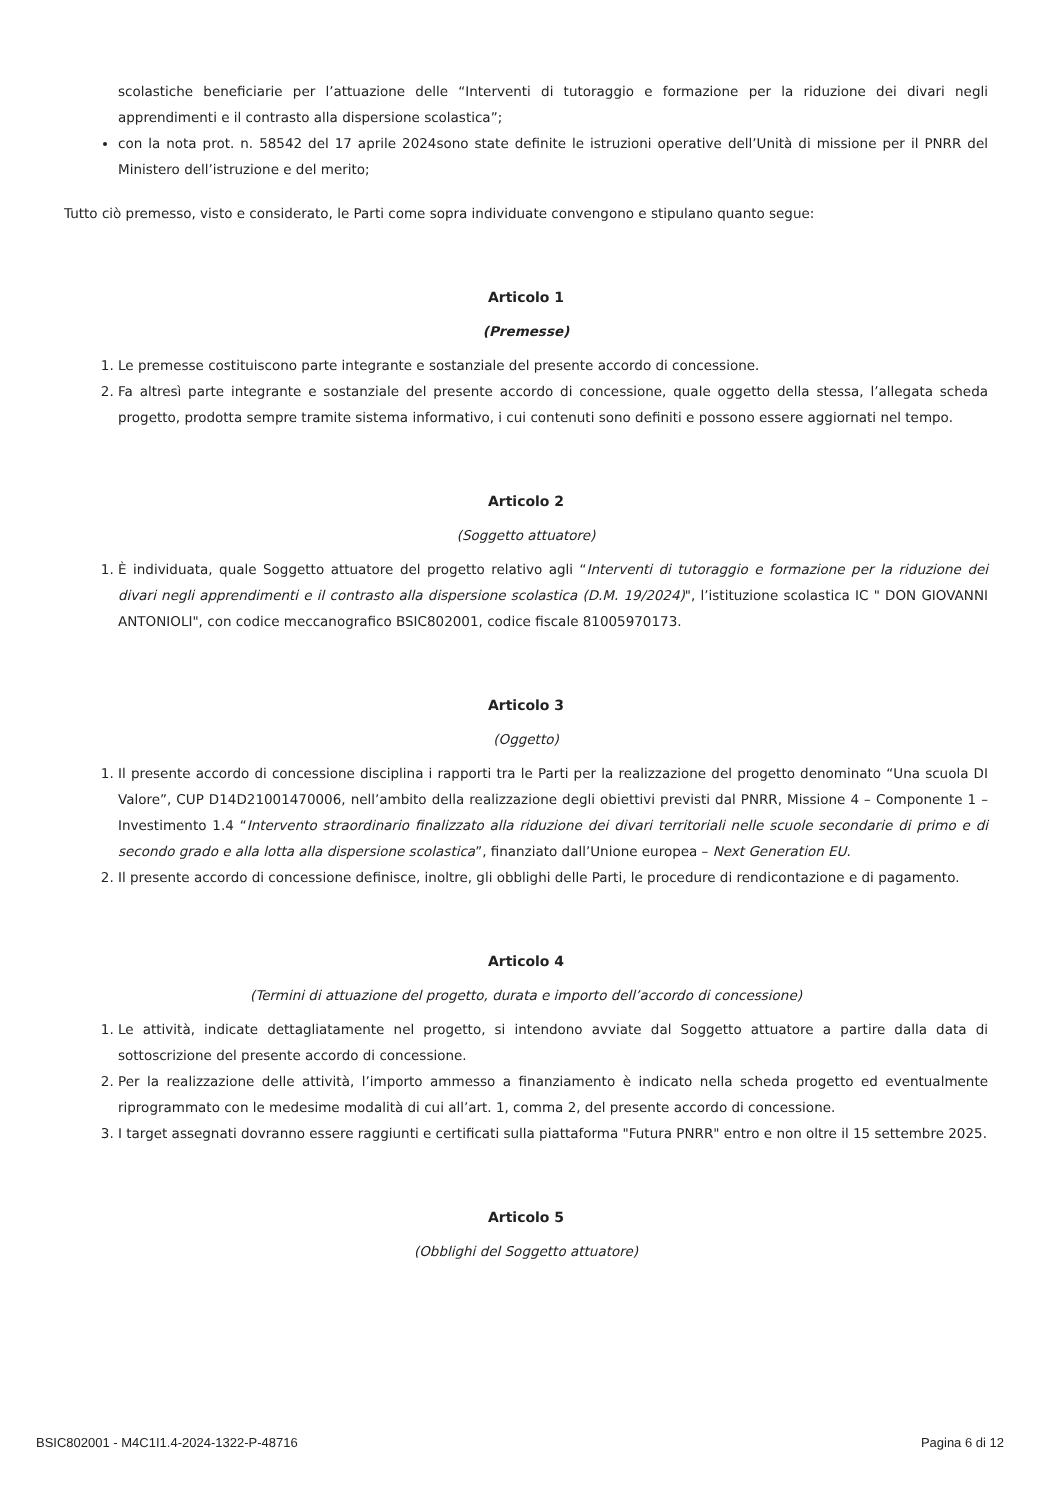scolastiche beneficiarie per l’attuazione delle “Interventi di tutoraggio e formazione per la riduzione dei divari negli apprendimenti e il contrasto alla dispersione scolastica”;
con la nota prot. n. 58542 del 17 aprile 2024sono state definite le istruzioni operative dell’Unità di missione per il PNRR del Ministero dell’istruzione e del merito;
Tutto ciò premesso, visto e considerato, le Parti come sopra individuate convengono e stipulano quanto segue:
Articolo 1
(Premesse)
1. Le premesse costituiscono parte integrante e sostanziale del presente accordo di concessione.
2. Fa altresì parte integrante e sostanziale del presente accordo di concessione, quale oggetto della stessa, l’allegata scheda progetto, prodotta sempre tramite sistema informativo, i cui contenuti sono definiti e possono essere aggiornati nel tempo.
Articolo 2
(Soggetto attuatore)
1. È individuata, quale Soggetto attuatore del progetto relativo agli “Interventi di tutoraggio e formazione per la riduzione dei divari negli apprendimenti e il contrasto alla dispersione scolastica (D.M. 19/2024)", l’istituzione scolastica IC " DON GIOVANNI ANTONIOLI", con codice meccanografico BSIC802001, codice fiscale 81005970173.
Articolo 3
(Oggetto)
1. Il presente accordo di concessione disciplina i rapporti tra le Parti per la realizzazione del progetto denominato “Una scuola DI Valore”, CUP D14D21001470006, nell’ambito della realizzazione degli obiettivi previsti dal PNRR, Missione 4 – Componente 1 – Investimento 1.4 “Intervento straordinario finalizzato alla riduzione dei divari territoriali nelle scuole secondarie di primo e di secondo grado e alla lotta alla dispersione scolastica”, finanziato dall’Unione europea – Next Generation EU.
2. Il presente accordo di concessione definisce, inoltre, gli obblighi delle Parti, le procedure di rendicontazione e di pagamento.
Articolo 4
(Termini di attuazione del progetto, durata e importo dell’accordo di concessione)
1. Le attività, indicate dettagliatamente nel progetto, si intendono avviate dal Soggetto attuatore a partire dalla data di sottoscrizione del presente accordo di concessione.
2. Per la realizzazione delle attività, l’importo ammesso a finanziamento è indicato nella scheda progetto ed eventualmente riprogrammato con le medesime modalità di cui all’art. 1, comma 2, del presente accordo di concessione.
3. I target assegnati dovranno essere raggiunti e certificati sulla piattaforma "Futura PNRR" entro e non oltre il 15 settembre 2025.
Articolo 5
(Obblighi del Soggetto attuatore)
BSIC802001 - M4C1I1.4-2024-1322-P-48716 Pagina 6 di 12